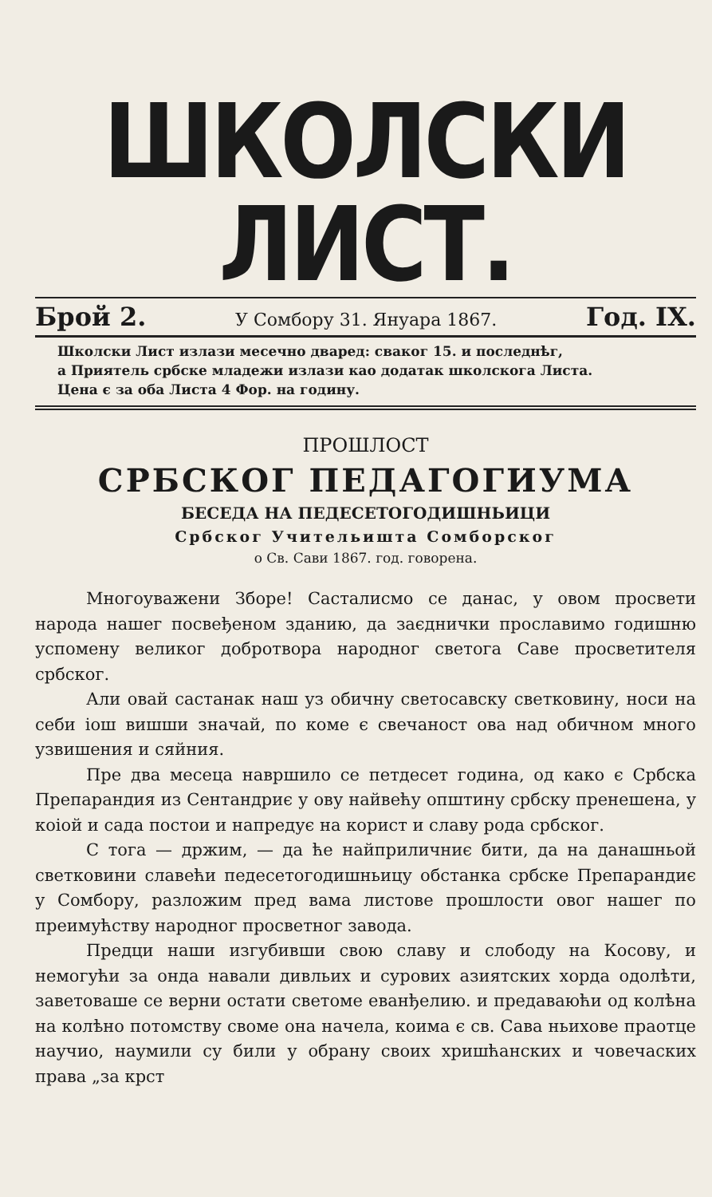ШКОЛСКИ ЛИСТ.
Брой 2. У Сомбору 31. Януара 1867. Год. IX.
Школски Лист излази месечно дваред: сваког 15. и последнѣг,
а Приятель србске младежи излази као додатак школскога Листа.
Цена є за оба Листа 4 Фор. на годину.
ПРОШЛОСТ
СРБСКОГ ПЕДАГОГИУМА
БЕСЕДА НА ПЕДЕСЕТОГОДИШНЬИЦИ
Србског Учительишта Сомборског
о Св. Сави 1867. год. говорена.
Многоуважени Зборе! Састалисмо се данас, у овом просвети народа нашег посвеђеном зданию, да заєднички прославимо годишню успомену великог добротвора народног светога Саве просветителя србског.
Али овай састанак наш уз обичну светосавску светковину, носи на себи іош вишши значай, по коме є свечаност ова над обичном много узвишения и сяйния.
Пре два месеца навршило се петдесет година, од како є Србска Препарандия из Сентандриє у ову найвећу општину србску пренешена, у коіой и сада постои и напредує на корист и славу рода србског.
С тога — држим, — да ће найприличниє бити, да на данашньой светковини славећи педесетогодишньицу обстанка србске Препарандиє у Сомбору, разложим пред вама листове прошлости овог нашег по преимућству народног просветног завода.
Предци наши изгубивши свою славу и слободу на Косову, и немогући за онда навали дивльих и сурових азиятских хорда одолѣти, заветоваше се верни остати светоме еванђелию. и предаваюћи од колѣна на колѣно потомству своме она начела, коима є св. Сава ньихове праотце научио, наумили су били у обрану своих хришћанских и човечаских права „за крст